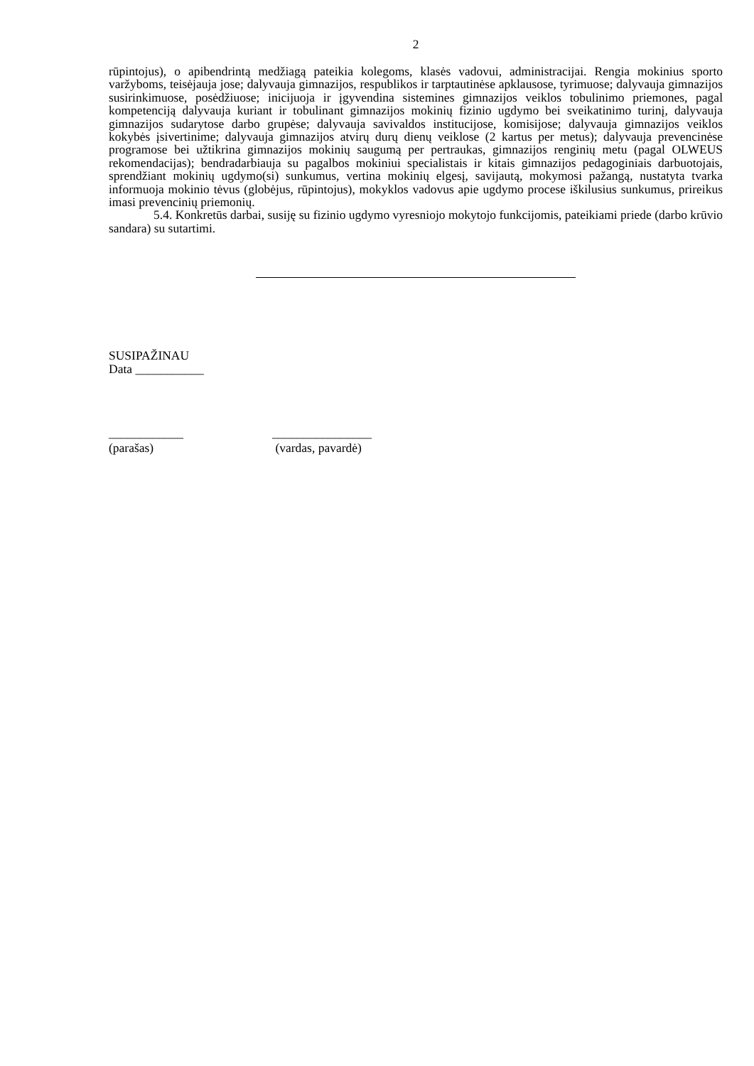2
rūpintojus), o apibendrintą medžiagą pateikia kolegoms, klasės vadovui, administracijai. Rengia mokinius sporto varžyboms, teisėjauja jose; dalyvauja gimnazijos, respublikos ir tarptautinėse apklausose, tyrimuose; dalyvauja gimnazijos susirinkimuose, posėdžiuose; inicijuoja ir įgyvendina sistemines gimnazijos veiklos tobulinimo priemones, pagal kompetenciją dalyvauja kuriant ir tobulinant gimnazijos mokinių fizinio ugdymo bei sveikatinimo turinį, dalyvauja gimnazijos sudarytose darbo grupėse; dalyvauja savivaldos institucijose, komisijose; dalyvauja gimnazijos veiklos kokybės įsivertinime; dalyvauja gimnazijos atvirų durų dienų veiklose (2 kartus per metus); dalyvauja prevencinėse programose bei užtikrina gimnazijos mokinių saugumą per pertraukas, gimnazijos renginių metu (pagal OLWEUS rekomendacijas); bendradarbiauja su pagalbos mokiniui specialistais ir kitais gimnazijos pedagoginiais darbuotojais, sprendžiant mokinių ugdymo(si) sunkumus, vertina mokinių elgesį, savijautą, mokymosi pažangą, nustatyta tvarka informuoja mokinio tėvus (globėjus, rūpintojus), mokyklos vadovus apie ugdymo procese iškilusius sunkumus, prireikus imasi prevencinių priemonių.
5.4. Konkretūs darbai, susiję su fizinio ugdymo vyresniojo mokytojo funkcijomis, pateikiami priede (darbo krūvio sandara) su sutartimi.
SUSIPAŽINAU
Data ___________
____________
(parašas)
________________
(vardas, pavardė)